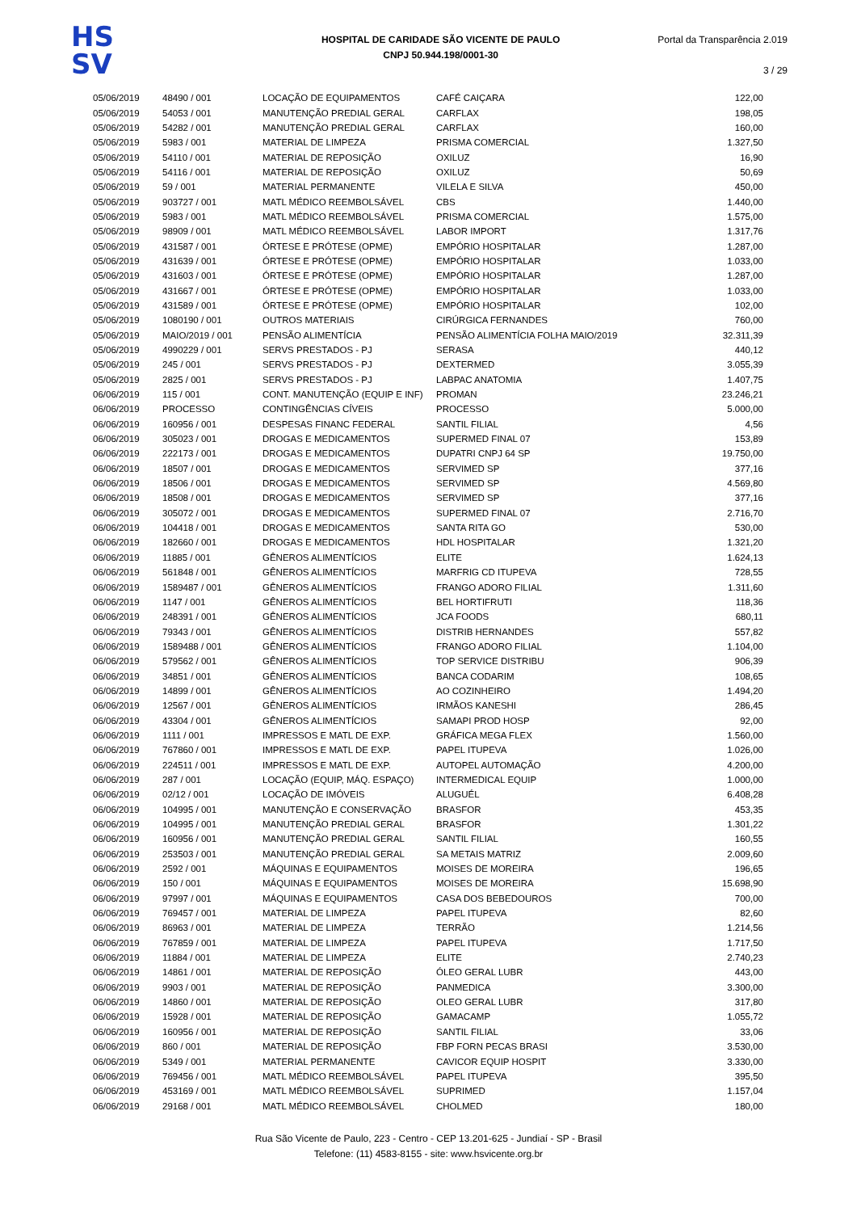HS
SV
HOSPITAL DE CARIDADE SÃO VICENTE DE PAULO
CNPJ 50.944.198/0001-30
Portal da Transparência 2.019
3 / 29
| 05/06/2019 | 48490 / 001 | LOCAÇÃO DE EQUIPAMENTOS | CAFÉ CAIÇARA | 122,00 |
| 05/06/2019 | 54053 / 001 | MANUTENÇÃO PREDIAL GERAL | CARFLAX | 198,05 |
| 05/06/2019 | 54282 / 001 | MANUTENÇÃO PREDIAL GERAL | CARFLAX | 160,00 |
| 05/06/2019 | 5983 / 001 | MATERIAL DE LIMPEZA | PRISMA COMERCIAL | 1.327,50 |
| 05/06/2019 | 54110 / 001 | MATERIAL DE REPOSIÇÃO | OXILUZ | 16,90 |
| 05/06/2019 | 54116 / 001 | MATERIAL DE REPOSIÇÃO | OXILUZ | 50,69 |
| 05/06/2019 | 59 / 001 | MATERIAL PERMANENTE | VILELA E SILVA | 450,00 |
| 05/06/2019 | 903727 / 001 | MATL MÉDICO REEMBOLSÁVEL | CBS | 1.440,00 |
| 05/06/2019 | 5983 / 001 | MATL MÉDICO REEMBOLSÁVEL | PRISMA COMERCIAL | 1.575,00 |
| 05/06/2019 | 98909 / 001 | MATL MÉDICO REEMBOLSÁVEL | LABOR IMPORT | 1.317,76 |
| 05/06/2019 | 431587 / 001 | ÓRTESE E PRÓTESE (OPME) | EMPÓRIO HOSPITALAR | 1.287,00 |
| 05/06/2019 | 431639 / 001 | ÓRTESE E PRÓTESE (OPME) | EMPÓRIO HOSPITALAR | 1.033,00 |
| 05/06/2019 | 431603 / 001 | ÓRTESE E PRÓTESE (OPME) | EMPÓRIO HOSPITALAR | 1.287,00 |
| 05/06/2019 | 431667 / 001 | ÓRTESE E PRÓTESE (OPME) | EMPÓRIO HOSPITALAR | 1.033,00 |
| 05/06/2019 | 431589 / 001 | ÓRTESE E PRÓTESE (OPME) | EMPÓRIO HOSPITALAR | 102,00 |
| 05/06/2019 | 1080190 / 001 | OUTROS MATERIAIS | CIRÚRGICA FERNANDES | 760,00 |
| 05/06/2019 | MAIO/2019 / 001 | PENSÃO ALIMENTÍCIA | PENSÃO ALIMENTÍCIA FOLHA MAIO/2019 | 32.311,39 |
| 05/06/2019 | 4990229 / 001 | SERVS PRESTADOS - PJ | SERASA | 440,12 |
| 05/06/2019 | 245 / 001 | SERVS PRESTADOS - PJ | DEXTERMED | 3.055,39 |
| 05/06/2019 | 2825 / 001 | SERVS PRESTADOS - PJ | LABPAC ANATOMIA | 1.407,75 |
| 06/06/2019 | 115 / 001 | CONT. MANUTENÇÃO (EQUIP E INF) | PROMAN | 23.246,21 |
| 06/06/2019 | PROCESSO | CONTINGÊNCIAS CÍVEIS | PROCESSO | 5.000,00 |
| 06/06/2019 | 160956 / 001 | DESPESAS FINANC FEDERAL | SANTIL FILIAL | 4,56 |
| 06/06/2019 | 305023 / 001 | DROGAS E MEDICAMENTOS | SUPERMED FINAL 07 | 153,89 |
| 06/06/2019 | 222173 / 001 | DROGAS E MEDICAMENTOS | DUPATRI CNPJ 64 SP | 19.750,00 |
| 06/06/2019 | 18507 / 001 | DROGAS E MEDICAMENTOS | SERVIMED SP | 377,16 |
| 06/06/2019 | 18506 / 001 | DROGAS E MEDICAMENTOS | SERVIMED SP | 4.569,80 |
| 06/06/2019 | 18508 / 001 | DROGAS E MEDICAMENTOS | SERVIMED SP | 377,16 |
| 06/06/2019 | 305072 / 001 | DROGAS E MEDICAMENTOS | SUPERMED FINAL 07 | 2.716,70 |
| 06/06/2019 | 104418 / 001 | DROGAS E MEDICAMENTOS | SANTA RITA GO | 530,00 |
| 06/06/2019 | 182660 / 001 | DROGAS E MEDICAMENTOS | HDL HOSPITALAR | 1.321,20 |
| 06/06/2019 | 11885 / 001 | GÊNEROS ALIMENTÍCIOS | ELITE | 1.624,13 |
| 06/06/2019 | 561848 / 001 | GÊNEROS ALIMENTÍCIOS | MARFRIG CD ITUPEVA | 728,55 |
| 06/06/2019 | 1589487 / 001 | GÊNEROS ALIMENTÍCIOS | FRANGO ADORO FILIAL | 1.311,60 |
| 06/06/2019 | 1147 / 001 | GÊNEROS ALIMENTÍCIOS | BEL HORTIFRUTI | 118,36 |
| 06/06/2019 | 248391 / 001 | GÊNEROS ALIMENTÍCIOS | JCA FOODS | 680,11 |
| 06/06/2019 | 79343 / 001 | GÊNEROS ALIMENTÍCIOS | DISTRIB HERNANDES | 557,82 |
| 06/06/2019 | 1589488 / 001 | GÊNEROS ALIMENTÍCIOS | FRANGO ADORO FILIAL | 1.104,00 |
| 06/06/2019 | 579562 / 001 | GÊNEROS ALIMENTÍCIOS | TOP SERVICE DISTRIBU | 906,39 |
| 06/06/2019 | 34851 / 001 | GÊNEROS ALIMENTÍCIOS | BANCA CODARIM | 108,65 |
| 06/06/2019 | 14899 / 001 | GÊNEROS ALIMENTÍCIOS | AO COZINHEIRO | 1.494,20 |
| 06/06/2019 | 12567 / 001 | GÊNEROS ALIMENTÍCIOS | IRMÃOS KANESHI | 286,45 |
| 06/06/2019 | 43304 / 001 | GÊNEROS ALIMENTÍCIOS | SAMAPI PROD HOSP | 92,00 |
| 06/06/2019 | 1111 / 001 | IMPRESSOS E MATL DE EXP. | GRÁFICA MEGA FLEX | 1.560,00 |
| 06/06/2019 | 767860 / 001 | IMPRESSOS E MATL DE EXP. | PAPEL ITUPEVA | 1.026,00 |
| 06/06/2019 | 224511 / 001 | IMPRESSOS E MATL DE EXP. | AUTOPEL AUTOMAÇÃO | 4.200,00 |
| 06/06/2019 | 287 / 001 | LOCAÇÃO (EQUIP, MÁQ. ESPAÇO) | INTERMEDICAL EQUIP | 1.000,00 |
| 06/06/2019 | 02/12 / 001 | LOCAÇÃO DE IMÓVEIS | ALUGUÉL | 6.408,28 |
| 06/06/2019 | 104995 / 001 | MANUTENÇÃO E CONSERVAÇÃO | BRASFOR | 453,35 |
| 06/06/2019 | 104995 / 001 | MANUTENÇÃO PREDIAL GERAL | BRASFOR | 1.301,22 |
| 06/06/2019 | 160956 / 001 | MANUTENÇÃO PREDIAL GERAL | SANTIL FILIAL | 160,55 |
| 06/06/2019 | 253503 / 001 | MANUTENÇÃO PREDIAL GERAL | SA METAIS MATRIZ | 2.009,60 |
| 06/06/2019 | 2592 / 001 | MÁQUINAS E EQUIPAMENTOS | MOISES DE MOREIRA | 196,65 |
| 06/06/2019 | 150 / 001 | MÁQUINAS E EQUIPAMENTOS | MOISES DE MOREIRA | 15.698,90 |
| 06/06/2019 | 97997 / 001 | MÁQUINAS E EQUIPAMENTOS | CASA DOS BEBEDOUROS | 700,00 |
| 06/06/2019 | 769457 / 001 | MATERIAL DE LIMPEZA | PAPEL ITUPEVA | 82,60 |
| 06/06/2019 | 86963 / 001 | MATERIAL DE LIMPEZA | TERRÃO | 1.214,56 |
| 06/06/2019 | 767859 / 001 | MATERIAL DE LIMPEZA | PAPEL ITUPEVA | 1.717,50 |
| 06/06/2019 | 11884 / 001 | MATERIAL DE LIMPEZA | ELITE | 2.740,23 |
| 06/06/2019 | 14861 / 001 | MATERIAL DE REPOSIÇÃO | ÓLEO GERAL LUBR | 443,00 |
| 06/06/2019 | 9903 / 001 | MATERIAL DE REPOSIÇÃO | PANMEDICA | 3.300,00 |
| 06/06/2019 | 14860 / 001 | MATERIAL DE REPOSIÇÃO | OLEO GERAL LUBR | 317,80 |
| 06/06/2019 | 15928 / 001 | MATERIAL DE REPOSIÇÃO | GAMACAMP | 1.055,72 |
| 06/06/2019 | 160956 / 001 | MATERIAL DE REPOSIÇÃO | SANTIL FILIAL | 33,06 |
| 06/06/2019 | 860 / 001 | MATERIAL DE REPOSIÇÃO | FBP FORN PECAS BRASI | 3.530,00 |
| 06/06/2019 | 5349 / 001 | MATERIAL PERMANENTE | CAVICOR EQUIP HOSPIT | 3.330,00 |
| 06/06/2019 | 769456 / 001 | MATL MÉDICO REEMBOLSÁVEL | PAPEL ITUPEVA | 395,50 |
| 06/06/2019 | 453169 / 001 | MATL MÉDICO REEMBOLSÁVEL | SUPRIMED | 1.157,04 |
| 06/06/2019 | 29168 / 001 | MATL MÉDICO REEMBOLSÁVEL | CHOLMED | 180,00 |
Rua São Vicente de Paulo, 223 - Centro - CEP 13.201-625 - Jundiaí - SP - Brasil
Telefone: (11) 4583-8155 - site: www.hsvicente.org.br